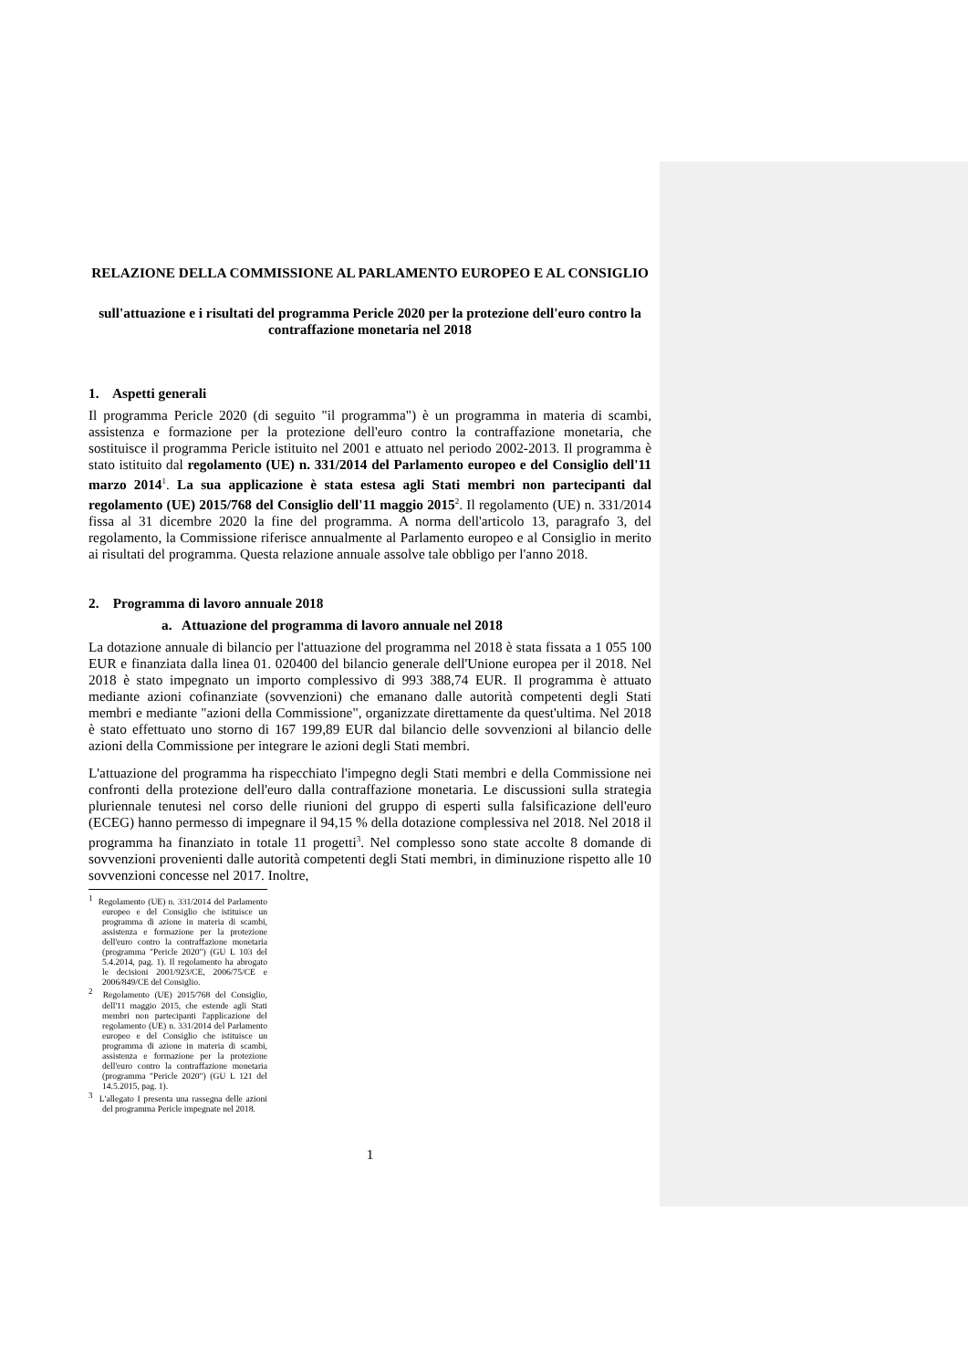RELAZIONE DELLA COMMISSIONE AL PARLAMENTO EUROPEO E AL CONSIGLIO
sull'attuazione e i risultati del programma Pericle 2020 per la protezione dell'euro contro la contraffazione monetaria nel 2018
1. Aspetti generali
Il programma Pericle 2020 (di seguito "il programma") è un programma in materia di scambi, assistenza e formazione per la protezione dell'euro contro la contraffazione monetaria, che sostituisce il programma Pericle istituito nel 2001 e attuato nel periodo 2002-2013. Il programma è stato istituito dal regolamento (UE) n. 331/2014 del Parlamento europeo e del Consiglio dell'11 marzo 2014<sup>1</sup>. La sua applicazione è stata estesa agli Stati membri non partecipanti dal regolamento (UE) 2015/768 del Consiglio dell'11 maggio 2015<sup>2</sup>. Il regolamento (UE) n. 331/2014 fissa al 31 dicembre 2020 la fine del programma. A norma dell'articolo 13, paragrafo 3, del regolamento, la Commissione riferisce annualmente al Parlamento europeo e al Consiglio in merito ai risultati del programma. Questa relazione annuale assolve tale obbligo per l'anno 2018.
2. Programma di lavoro annuale 2018
a. Attuazione del programma di lavoro annuale nel 2018
La dotazione annuale di bilancio per l'attuazione del programma nel 2018 è stata fissata a 1 055 100 EUR e finanziata dalla linea 01. 020400 del bilancio generale dell'Unione europea per il 2018. Nel 2018 è stato impegnato un importo complessivo di 993 388,74 EUR. Il programma è attuato mediante azioni cofinanziate (sovvenzioni) che emanano dalle autorità competenti degli Stati membri e mediante "azioni della Commissione", organizzate direttamente da quest'ultima. Nel 2018 è stato effettuato uno storno di 167 199,89 EUR dal bilancio delle sovvenzioni al bilancio delle azioni della Commissione per integrare le azioni degli Stati membri.
L'attuazione del programma ha rispecchiato l'impegno degli Stati membri e della Commissione nei confronti della protezione dell'euro dalla contraffazione monetaria. Le discussioni sulla strategia pluriennale tenutesi nel corso delle riunioni del gruppo di esperti sulla falsificazione dell'euro (ECEG) hanno permesso di impegnare il 94,15 % della dotazione complessiva nel 2018. Nel 2018 il programma ha finanziato in totale 11 progetti<sup>3</sup>. Nel complesso sono state accolte 8 domande di sovvenzioni provenienti dalle autorità competenti degli Stati membri, in diminuzione rispetto alle 10 sovvenzioni concesse nel 2017. Inoltre,
<sup>1</sup> Regolamento (UE) n. 331/2014 del Parlamento europeo e del Consiglio che istituisce un programma di azione in materia di scambi, assistenza e formazione per la protezione dell'euro contro la contraffazione monetaria (programma "Pericle 2020") (GU L 103 del 5.4.2014, pag. 1). Il regolamento ha abrogato le decisioni 2001/923/CE, 2006/75/CE e 2006/849/CE del Consiglio.
<sup>2</sup> Regolamento (UE) 2015/768 del Consiglio, dell'11 maggio 2015, che estende agli Stati membri non partecipanti l'applicazione del regolamento (UE) n. 331/2014 del Parlamento europeo e del Consiglio che istituisce un programma di azione in materia di scambi, assistenza e formazione per la protezione dell'euro contro la contraffazione monetaria (programma "Pericle 2020") (GU L 121 del 14.5.2015, pag. 1).
<sup>3</sup> L'allegato I presenta una rassegna delle azioni del programma Pericle impegnate nel 2018.
1